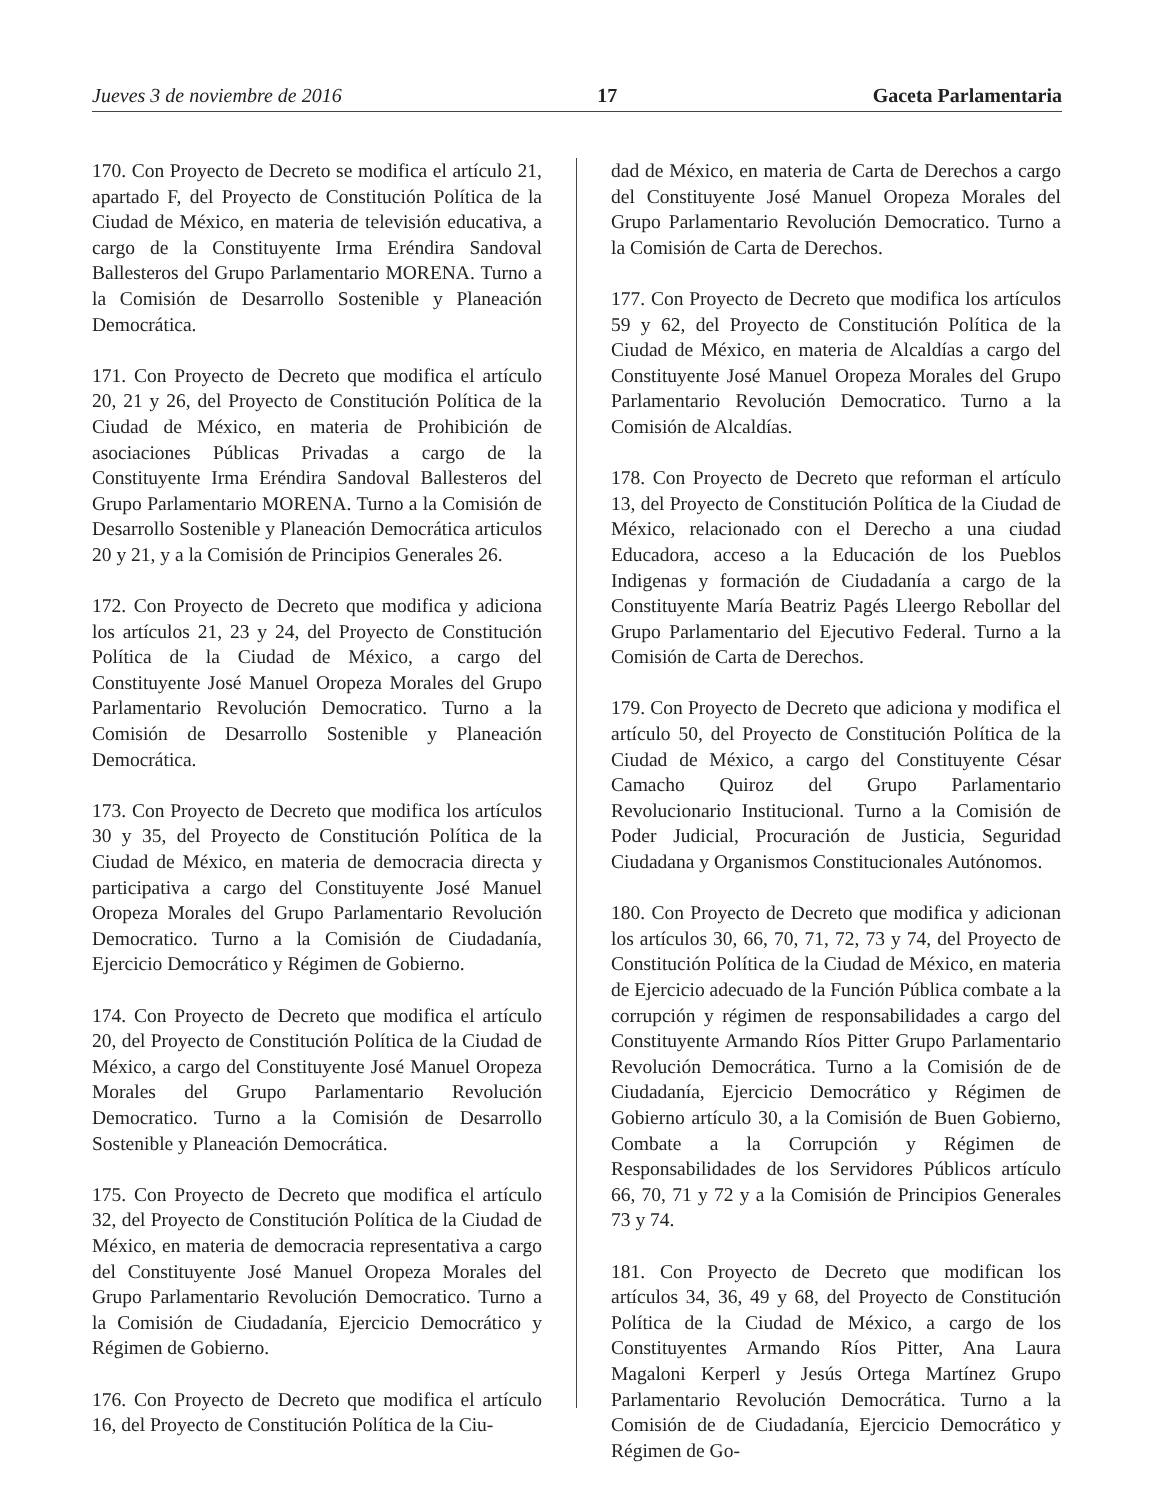Jueves 3 de noviembre de 2016 17 Gaceta Parlamentaria
170. Con Proyecto de Decreto se modifica el artículo 21, apartado F, del Proyecto de Constitución Política de la Ciudad de México, en materia de televisión educativa, a cargo de la Constituyente Irma Eréndira Sandoval Ballesteros del Grupo Parlamentario MORENA. Turno a la Comisión de Desarrollo Sostenible y Planeación Democrática.
171. Con Proyecto de Decreto que modifica el artículo 20, 21 y 26, del Proyecto de Constitución Política de la Ciudad de México, en materia de Prohibición de asociaciones Públicas Privadas a cargo de la Constituyente Irma Eréndira Sandoval Ballesteros del Grupo Parlamentario MORENA. Turno a la Comisión de Desarrollo Sostenible y Planeación Democrática articulos 20 y 21, y a la Comisión de Principios Generales 26.
172. Con Proyecto de Decreto que modifica y adiciona los artículos 21, 23 y 24, del Proyecto de Constitución Política de la Ciudad de México, a cargo del Constituyente José Manuel Oropeza Morales del Grupo Parlamentario Revolución Democratico. Turno a la Comisión de Desarrollo Sostenible y Planeación Democrática.
173. Con Proyecto de Decreto que modifica los artículos 30 y 35, del Proyecto de Constitución Política de la Ciudad de México, en materia de democracia directa y participativa a cargo del Constituyente José Manuel Oropeza Morales del Grupo Parlamentario Revolución Democratico. Turno a la Comisión de Ciudadanía, Ejercicio Democrático y Régimen de Gobierno.
174. Con Proyecto de Decreto que modifica el artículo 20, del Proyecto de Constitución Política de la Ciudad de México, a cargo del Constituyente José Manuel Oropeza Morales del Grupo Parlamentario Revolución Democratico. Turno a la Comisión de Desarrollo Sostenible y Planeación Democrática.
175. Con Proyecto de Decreto que modifica el artículo 32, del Proyecto de Constitución Política de la Ciudad de México, en materia de democracia representativa a cargo del Constituyente José Manuel Oropeza Morales del Grupo Parlamentario Revolución Democratico. Turno a la Comisión de Ciudadanía, Ejercicio Democrático y Régimen de Gobierno.
176. Con Proyecto de Decreto que modifica el artículo 16, del Proyecto de Constitución Política de la Ciu-
dad de México, en materia de Carta de Derechos a cargo del Constituyente José Manuel Oropeza Morales del Grupo Parlamentario Revolución Democratico. Turno a la Comisión de Carta de Derechos.
177. Con Proyecto de Decreto que modifica los artículos 59 y 62, del Proyecto de Constitución Política de la Ciudad de México, en materia de Alcaldías a cargo del Constituyente José Manuel Oropeza Morales del Grupo Parlamentario Revolución Democratico. Turno a la Comisión de Alcaldías.
178. Con Proyecto de Decreto que reforman el artículo 13, del Proyecto de Constitución Política de la Ciudad de México, relacionado con el Derecho a una ciudad Educadora, acceso a la Educación de los Pueblos Indigenas y formación de Ciudadanía a cargo de la Constituyente María Beatriz Pagés Lleergo Rebollar del Grupo Parlamentario del Ejecutivo Federal. Turno a la Comisión de Carta de Derechos.
179. Con Proyecto de Decreto que adiciona y modifica el artículo 50, del Proyecto de Constitución Política de la Ciudad de México, a cargo del Constituyente César Camacho Quiroz del Grupo Parlamentario Revolucionario Institucional. Turno a la Comisión de Poder Judicial, Procuración de Justicia, Seguridad Ciudadana y Organismos Constitucionales Autónomos.
180. Con Proyecto de Decreto que modifica y adicionan los artículos 30, 66, 70, 71, 72, 73 y 74, del Proyecto de Constitución Política de la Ciudad de México, en materia de Ejercicio adecuado de la Función Pública combate a la corrupción y régimen de responsabilidades a cargo del Constituyente Armando Ríos Pitter Grupo Parlamentario Revolución Democrática. Turno a la Comisión de de Ciudadanía, Ejercicio Democrático y Régimen de Gobierno artículo 30, a la Comisión de Buen Gobierno, Combate a la Corrupción y Régimen de Responsabilidades de los Servidores Públicos artículo 66, 70, 71 y 72 y a la Comisión de Principios Generales 73 y 74.
181. Con Proyecto de Decreto que modifican los artículos 34, 36, 49 y 68, del Proyecto de Constitución Política de la Ciudad de México, a cargo de los Constituyentes Armando Ríos Pitter, Ana Laura Magaloni Kerperl y Jesús Ortega Martínez Grupo Parlamentario Revolución Democrática. Turno a la Comisión de de Ciudadanía, Ejercicio Democrático y Régimen de Go-